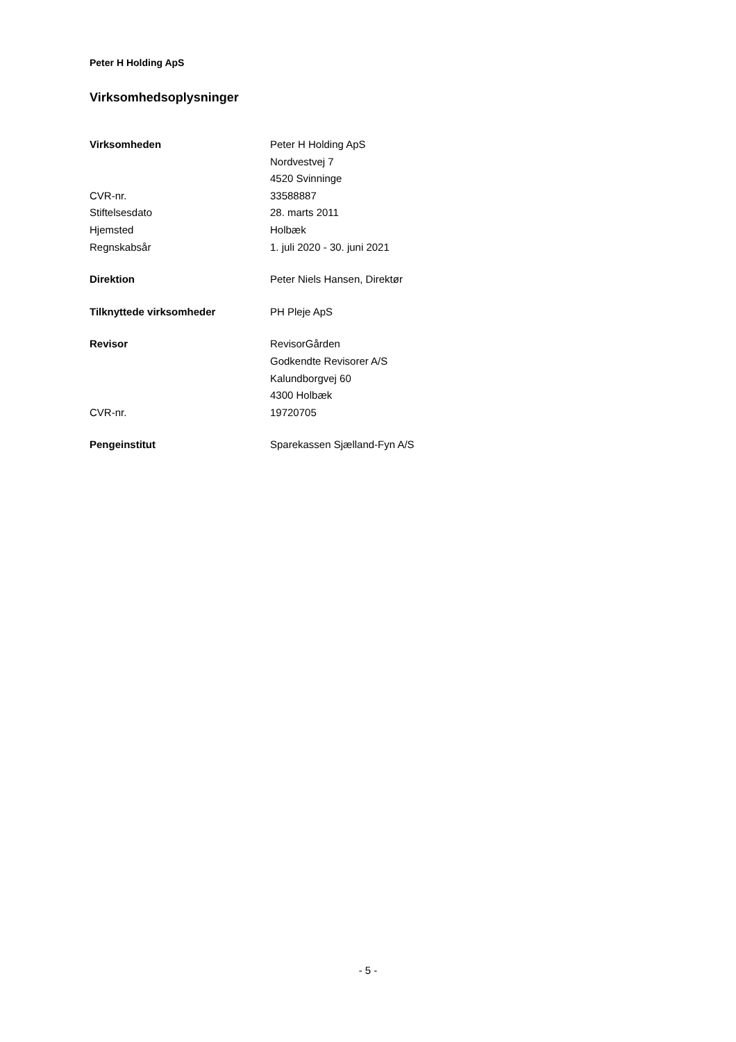Peter H Holding ApS
Virksomhedsoplysninger
Virksomheden Peter H Holding ApS
Nordvestvej 7
4520 Svinninge
CVR-nr. 33588887
Stiftelsesdato 28. marts 2011
Hjemsted Holbæk
Regnskabsår 1. juli 2020 - 30. juni 2021
Direktion Peter Niels Hansen, Direktør
Tilknyttede virksomheder PH Pleje ApS
Revisor RevisorGården
Godkendte Revisorer A/S
Kalundborgvej 60
4300 Holbæk
CVR-nr. 19720705
Pengeinstitut Sparekassen Sjælland-Fyn A/S
- 5 -